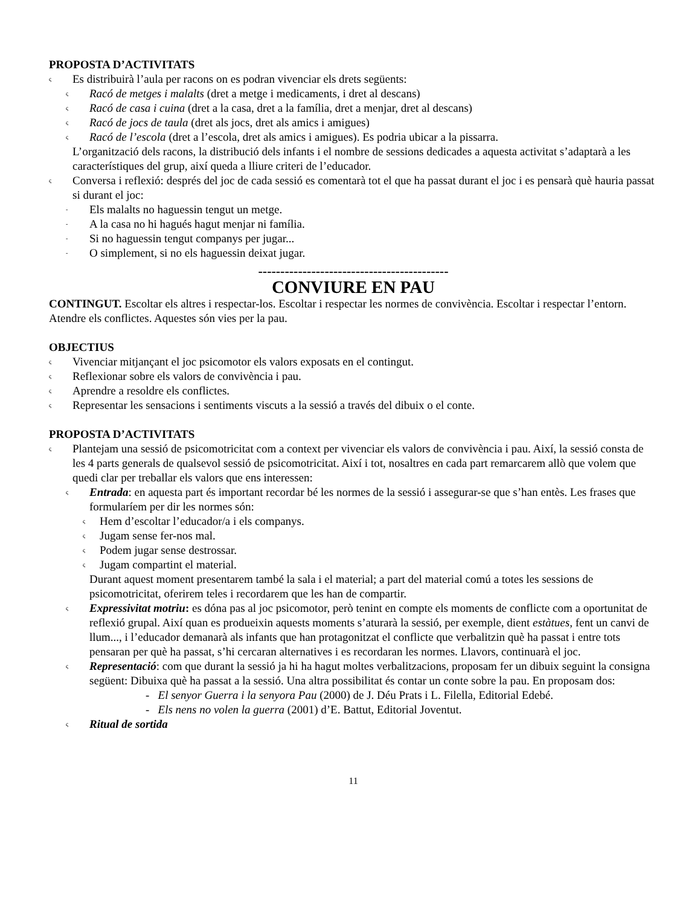PROPOSTA D’ACTIVITATS
ς Es distribuirà l’aula per racons on es podran vivenciar els drets següents:
ς Racó de metges i malalts (dret a metge i medicaments, i dret al descans)
ς Racó de casa i cuina (dret a la casa, dret a la família, dret a menjar, dret al descans)
ς Racó de jocs de taula (dret als jocs, dret als amics i amigues)
ς Racó de l’escola (dret a l’escola, dret als amics i amigues). Es podria ubicar a la pissarra.
L’organització dels racons, la distribució dels infants i el nombre de sessions dedicades a aquesta activitat s’adaptarà a les característiques del grup, així queda a lliure criteri de l’educador.
ς Conversa i reflexió: després del joc de cada sessió es comentarà tot el que ha passat durant el joc i es pensarà què hauria passat si durant el joc:
- Els malalts no haguessin tengut un metge.
- A la casa no hi hagués hagut menjar ni família.
- Si no haguessin tengut companys per jugar...
- O simplement, si no els haguessin deixat jugar.
-------------------------------------------
CONVIURE EN PAU
CONTINGUT. Escoltar els altres i respectar-los. Escoltar i respectar les normes de convivència. Escoltar i respectar l’entorn. Atendre els conflictes. Aquestes són vies per la pau.
OBJECTIUS
ς Vivenciar mitjançant el joc psicomotor els valors exposats en el contingut.
ς Reflexionar sobre els valors de convivència i pau.
ς Aprendre a resoldre els conflictes.
ς Representar les sensacions i sentiments viscuts a la sessió a través del dibuix o el conte.
PROPOSTA D’ACTIVITATS
ς Plantejam una sessió de psicomotricitat com a context per vivenciar els valors de convivència i pau. Així, la sessió consta de les 4 parts generals de qualsevol sessió de psicomotricitat. Així i tot, nosaltres en cada part remarcarem allò que volem que quedi clar per treballar els valors que ens interessen:
ς Entrada: en aquesta part és important recordar bé les normes de la sessió i assegurar-se que s’han entès. Les frases que formularíem per dir les normes són:
ς Hem d’escoltar l’educador/a i els companys.
ς Jugam sense fer-nos mal.
ς Podem jugar sense destrossar.
ς Jugam compartint el material.
Durant aquest moment presentarem també la sala i el material; a part del material comú a totes les sessions de psicomotricitat, oferirem teles i recordarem que les han de compartir.
ς Expressivitat motriu: es dóna pas al joc psicomotor, però tenint en compte els moments de conflicte com a oportunitat de reflexió grupal. Així quan es produeixin aquests moments s’aturarà la sessió, per exemple, dient estàtues, fent un canvi de llum..., i l’educador demanarà als infants que han protagonitzat el conflicte que verbalitzin què ha passat i entre tots pensaran per què ha passat, s’hi cercaran alternatives i es recordaran les normes. Llavors, continuarà el joc.
ς Representació: com que durant la sessió ja hi ha hagut moltes verbalitzacions, proposam fer un dibuix seguint la consigna següent: Dibuixa què ha passat a la sessió. Una altra possibilitat és contar un conte sobre la pau. En proposam dos:
- El senyor Guerra i la senyora Pau (2000) de J. Déu Prats i L. Filella, Editorial Edebé.
- Els nens no volen la guerra (2001) d’E. Battut, Editorial Joventut.
ς Ritual de sortida
11